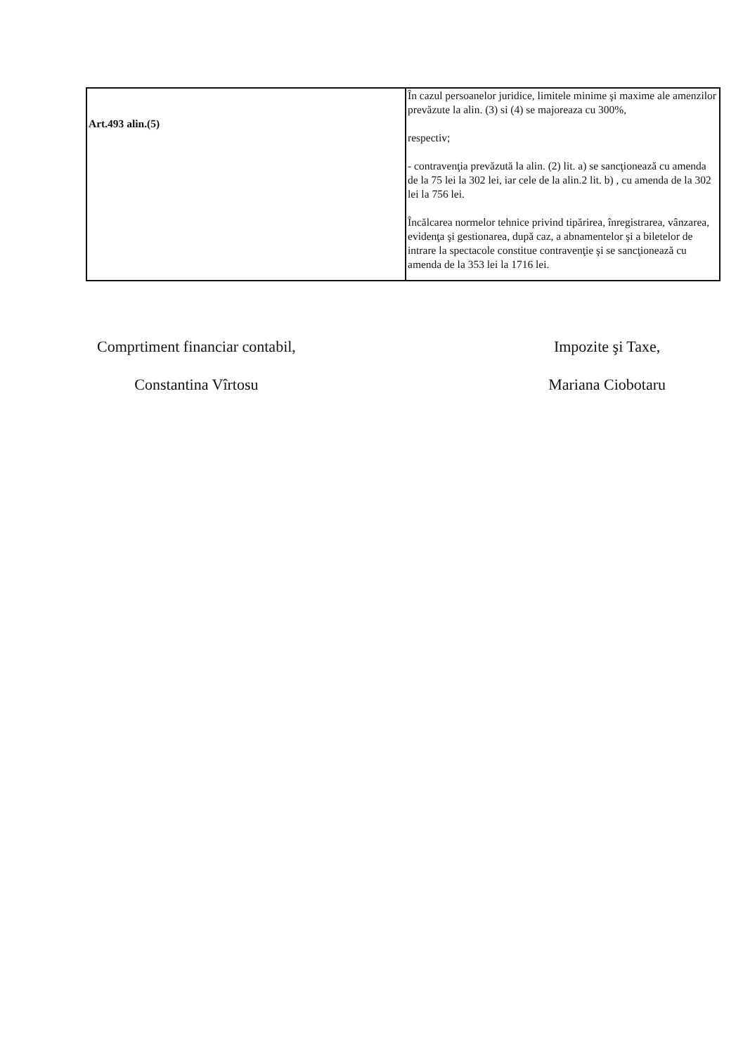| Art.493 alin.(5) | În cazul persoanelor juridice, limitele minime şi maxime ale amenzilor prevăzute la alin. (3) si (4) se majoreaza cu 300%, respectiv; - contravenţia prevăzută la alin. (2) lit. a) se sancţionează cu amenda de la 75 lei la 302 lei, iar cele de la alin.2 lit. b) , cu amenda de la 302 lei la 756 lei. Încălcarea normelor tehnice privind tipărirea, înregistrarea, vânzarea, evidenţa şi gestionarea, după caz, a abnamentelor şi a biletelor de intrare la spectacole constitue contravenţie şi se sancţionează cu amenda de la 353 lei la 1716 lei. |
Comprtiment financiar contabil,
Constantina Vîrtosu
Impozite şi Taxe,
Mariana Ciobotaru